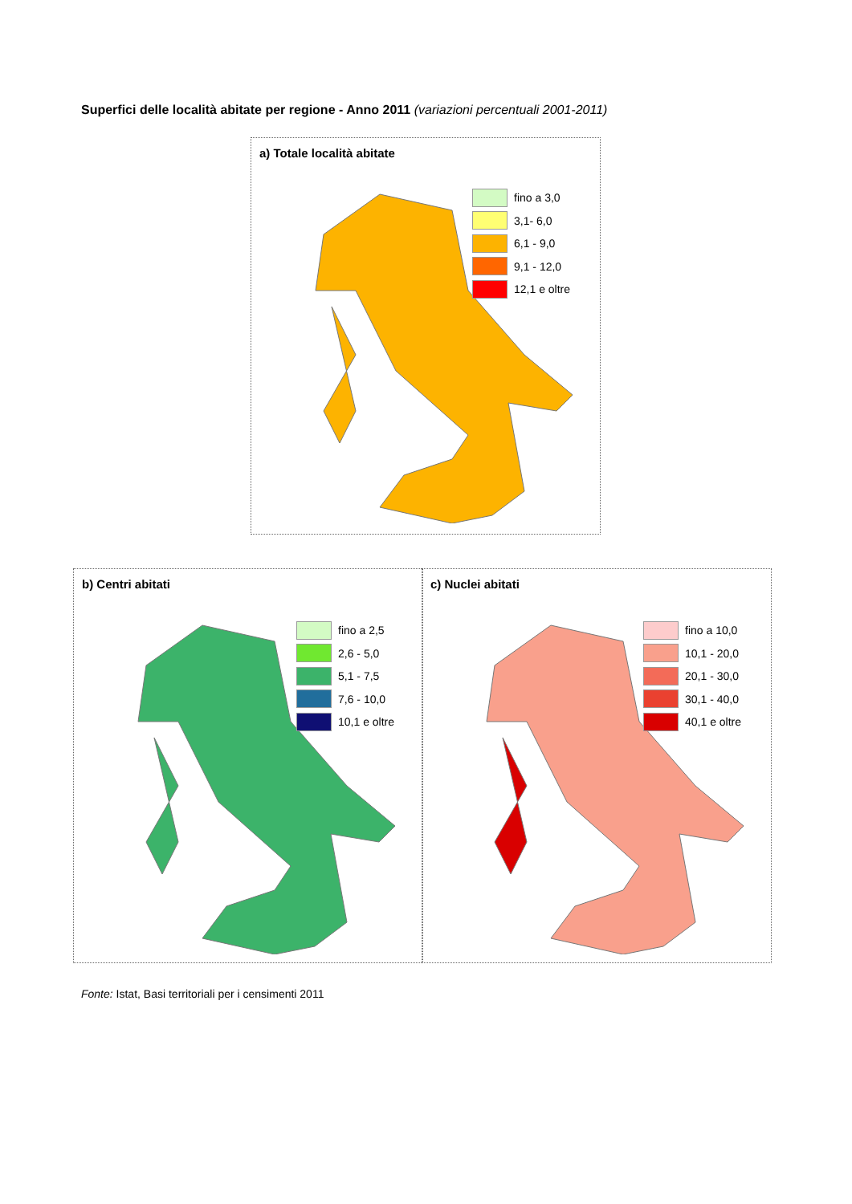Superfici delle località abitate per regione - Anno 2011 (variazioni percentuali 2001-2011)
a) Totale località abitate
fino a 3,0
3,1- 6,0
6,1 - 9,0
9,1 - 12,0
12,1 e oltre
b) Centri abitati
fino a 2,5
2,6 - 5,0
5,1 - 7,5
7,6 - 10,0
10,1 e oltre
c) Nuclei abitati
fino a 10,0
10,1 - 20,0
20,1 - 30,0
30,1 - 40,0
40,1 e oltre
Fonte: Istat, Basi territoriali per i censimenti 2011